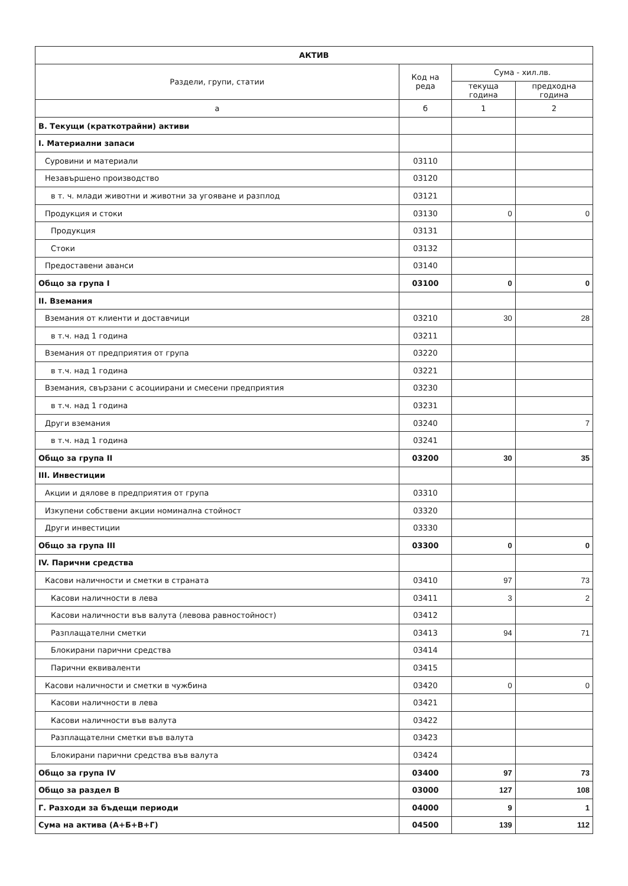| АКТИВ | | | |
| --- | --- | --- | --- |
| Раздели, групи, статии | Код на реда | Сума - хил.лв. | |
| | | текуща година | предходна година |
| а | б | 1 | 2 |
| В. Текущи (краткотрайни) активи | | | |
| I. Материални запаси | | | |
| Суровини и материали | 03110 | | |
| Незавършено производство | 03120 | | |
| в т. ч. млади животни и животни за угояване и разплод | 03121 | | |
| Продукция и стоки | 03130 | 0 | 0 |
| Продукция | 03131 | | |
| Стоки | 03132 | | |
| Предоставени аванси | 03140 | | |
| Общо за група I | 03100 | 0 | 0 |
| II. Вземания | | | |
| Вземания от клиенти и доставчици | 03210 | 30 | 28 |
| в т.ч. над 1 година | 03211 | | |
| Вземания от предприятия от група | 03220 | | |
| в т.ч. над 1 година | 03221 | | |
| Вземания, свързани с асоциирани и смесени предприятия | 03230 | | |
| в т.ч. над 1 година | 03231 | | |
| Други вземания | 03240 | | 7 |
| в т.ч. над 1 година | 03241 | | |
| Общо за група II | 03200 | 30 | 35 |
| III. Инвестиции | | | |
| Акции и дялове в предприятия от група | 03310 | | |
| Изкупени собствени акции номинална стойност | 03320 | | |
| Други инвестиции | 03330 | | |
| Общо за група III | 03300 | 0 | 0 |
| IV. Парични средства | | | |
| Касови наличности и сметки в страната | 03410 | 97 | 73 |
| Касови наличности в лева | 03411 | 3 | 2 |
| Касови наличности във валута (левова равностойност) | 03412 | | |
| Разплащателни сметки | 03413 | 94 | 71 |
| Блокирани парични средства | 03414 | | |
| Парични еквиваленти | 03415 | | |
| Касови наличности и сметки в чужбина | 03420 | 0 | 0 |
| Касови наличности в лева | 03421 | | |
| Касови наличности във валута | 03422 | | |
| Разплащателни сметки във валута | 03423 | | |
| Блокирани парични средства във валута | 03424 | | |
| Общо за група IV | 03400 | 97 | 73 |
| Общо за раздел В | 03000 | 127 | 108 |
| Г. Разходи за бъдещи периоди | 04000 | 9 | 1 |
| Сума на актива (А+Б+В+Г) | 04500 | 139 | 112 |